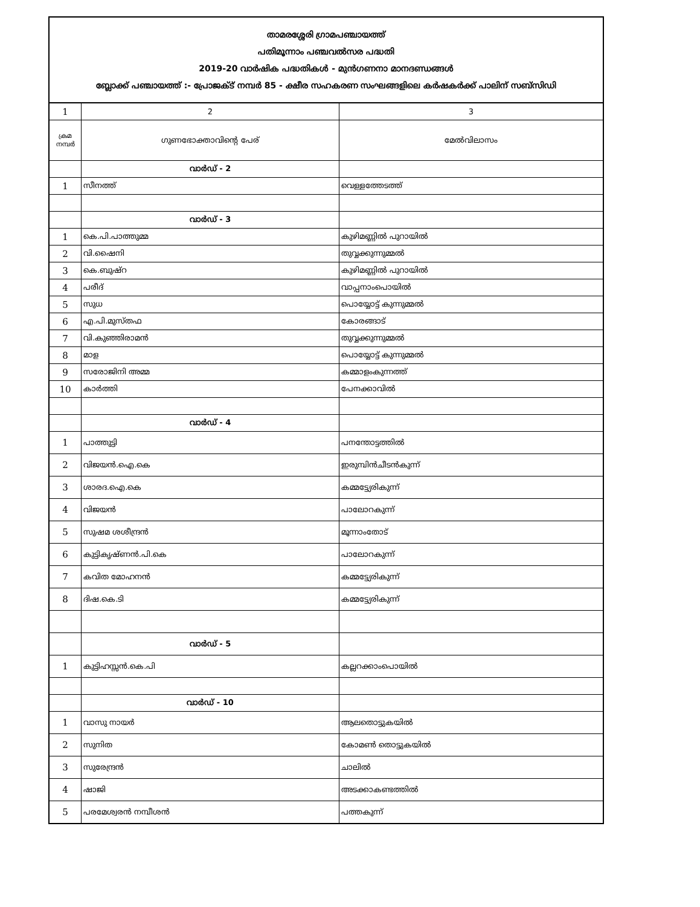| താമരശ്ശേരി ഗ്രാമപഞ്ചായത്ത് പതിമൂന്നാം പഞ്ചവൽസര പദ്ധതി 2019-20 വാർഷിക പദ്ധതികൾ - മുൻഗണനാ മാനദണ്ഡങ്ങൾ ബ്ലോക്ക് പഞ്ചായത്ത് :- പ്രോജക്ട് നമ്പർ 85 - ക്ഷീര സഹകരണ സംഘങ്ങളിലെ കർഷകർക്ക് പാലിന് സബ്സിഡി | | |
| 1 | 2 | 3 |
| ക്രമ നമ്പർ | ഗുണഭോക്താവിന്റെ പേര് | മേൽവിലാസം |
| | വാർഡ് - 2 | |
| 1 | സീനത്ത് | വെള്ളത്തേടത്ത് |
| | വാർഡ് - 3 | |
| 1 | കെ.പി.പാത്തുമ്മ | കുഴിമണ്ണിൽ പുറായിൽ |
| 2 | വി.ഷൈനി | തുവ്വക്കുന്നുമ്മൽ |
| 3 | കെ.ബുഷ്റ | കുഴിമണ്ണിൽ പുറായിൽ |
| 4 | പരീദ് | വാപ്പനാംപൊയിൽ |
| 5 | സുധ | പൊയ്യോട്ട് കുന്നുമ്മൽ |
| 6 | എ.പി.മുസ്തഫ | കോരങ്ങാട് |
| 7 | വി.കുഞ്ഞിരാമൻ | തുവ്വക്കുന്നുമ്മൽ |
| 8 | മാള | പൊയ്യോട്ട് കുന്നുമ്മൽ |
| 9 | സരോജിനി അമ്മ | കമ്മാളംകുന്നത്ത് |
| 10 | കാർത്തി | പേനക്കാവിൽ |
| | വാർഡ് - 4 | |
| 1 | പാത്തുട്ടി | പനന്തോട്ടത്തിൽ |
| 2 | വിജയൻ.ഐ.കെ | ഇരുമ്പിൻചീടൻകുന്ന് |
| 3 | ശാരദ.ഐ.കെ | കമ്മട്ട്യേരികുന്ന് |
| 4 | വിജയൻ | പാലോറകുന്ന് |
| 5 | സുഷമ ശശീന്ദ്രൻ | മൂന്നാംതോട് |
| 6 | കുട്ടികൃഷ്ണൻ.പി.കെ | പാലോറകുന്ന് |
| 7 | കവിത മോഹനൻ | കമ്മട്ട്യേരികുന്ന് |
| 8 | ദിഷ.കെ.ടി | കമ്മട്ട്യേരികുന്ന് |
| | വാർഡ് - 5 | |
| 1 | കുട്ടിഹസ്സൻ.കെ.പി | കല്ലറക്കാംപൊയിൽ |
| | വാർഡ് - 10 | |
| 1 | വാസു നായർ | ആലതൊട്ടുകയിൽ |
| 2 | സുനിത | കോമൺ തൊട്ടുകയിൽ |
| 3 | സുരേന്ദ്രൻ | ചാലിൽ |
| 4 | ഷാജി | അടക്കാകണ്ടത്തിൽ |
| 5 | പരമേശ്വരൻ നമ്പീശൻ | പത്തകുന്ന് |